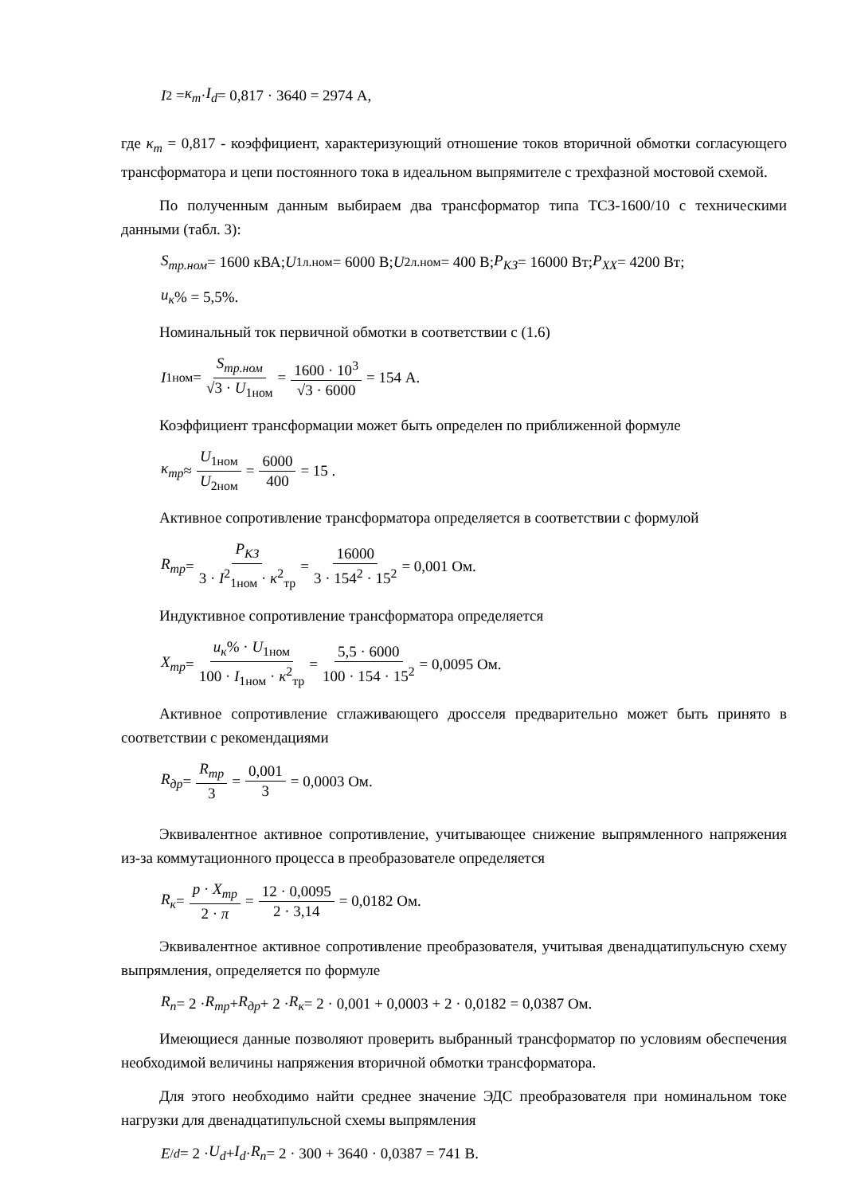I<sub>2</sub> = κ<sub>m</sub> · I<sub>d</sub> = 0,817 · 3640 = 2974 А,
где κ<sub>m</sub> = 0,817 - коэффициент, характеризующий отношение токов вторичной обмотки согласующего трансформатора и цепи постоянного тока в идеальном выпрямителе с трехфазной мостовой схемой.
По полученным данным выбираем два трансформатор типа ТСЗ-1600/10 с техническими данными (табл. 3):
S<sub>тр.ном</sub> = 1600 кВА; U<sub>1л.ном</sub> = 6000 В; U<sub>2л.ном</sub> = 400 В; P<sub>КЗ</sub> = 16000 Вт; P<sub>XX</sub> = 4200 Вт;
u<sub>к</sub>% = 5,5%.
Номинальный ток первичной обмотки в соответствии с (1.6)
I<sub>1ном</sub> = S<sub>тр.ном</sub> √3 · U<sub>1ном</sub> = 1600 · 10<sup>3</sup> √3 · 6000 = 154 А.
Коэффициент трансформации может быть определен по приближенной формуле
κ<sub>тр</sub> ≈ U<sub>1ном</sub> U<sub>2ном</sub> = 6000 400 = 15 .
Активное сопротивление трансформатора определяется в соответствии с формулой
R<sub>тр</sub> = P<sub>КЗ</sub> 3 · I<sup>2</sup><sub>1ном</sub> · κ<sup>2</sup><sub>тр</sub> = 16000 3 · 154<sup>2</sup> · 15<sup>2</sup> = 0,001 Ом.
Индуктивное сопротивление трансформатора определяется
X<sub>тр</sub> = u<sub>к</sub>% · U<sub>1ном</sub> 100 · I<sub>1ном</sub> · κ<sup>2</sup><sub>тр</sub> = 5,5 · 6000 100 · 154 · 15<sup>2</sup> = 0,0095 Ом.
Активное сопротивление сглаживающего дросселя предварительно может быть принято в соответствии с рекомендациями
R<sub>др</sub> = R<sub>тр</sub> 3 = 0,001 3 = 0,0003 Ом.
Эквивалентное активное сопротивление, учитывающее снижение выпрямленного напряжения из-за коммутационного процесса в преобразователе определяется
R<sub>к</sub> = p · X<sub>тр</sub> 2 · π = 12 · 0,0095 2 · 3,14 = 0,0182 Ом.
Эквивалентное активное сопротивление преобразователя, учитывая двенадцатипульсную схему выпрямления, определяется по формуле
R<sub>п</sub> = 2 · R<sub>тр</sub> + R<sub>др</sub> + 2 · R<sub>к</sub> = 2 · 0,001 + 0,0003 + 2 · 0,0182 = 0,0387 Ом.
Имеющиеся данные позволяют проверить выбранный трансформатор по условиям обеспечения необходимой величины напряжения вторичной обмотки трансформатора.
Для этого необходимо найти среднее значение ЭДС преобразователя при номинальном токе нагрузки для двенадцатипульсной схемы выпрямления
E<sup>/</sup><sub>d</sub> = 2 · U<sub>d</sub> + I<sub>d</sub> · R<sub>п</sub> = 2 · 300 + 3640 · 0,0387 = 741 В.